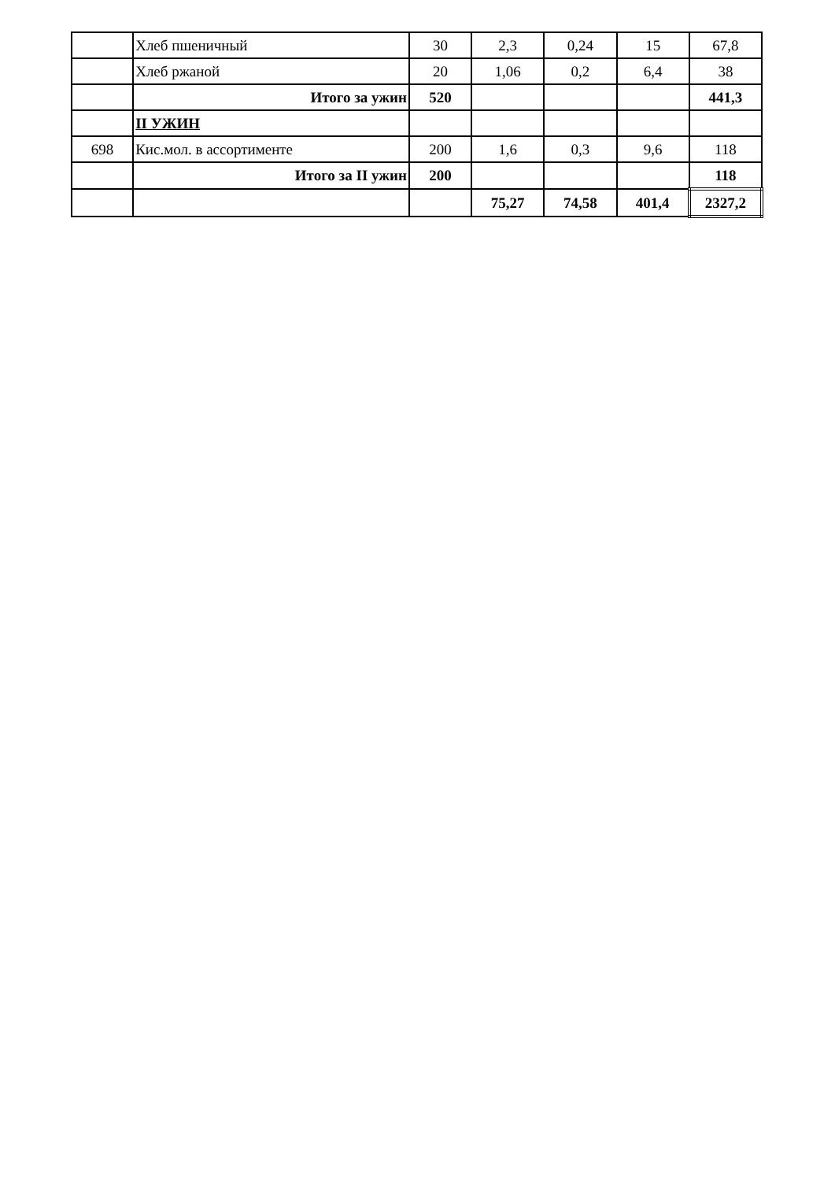| | Хлеб пшеничный | 30 | 2,3 | 0,24 | 15 | 67,8 |
| | Хлеб ржаной | 20 | 1,06 | 0,2 | 6,4 | 38 |
| | Итого за ужин | 520 | | | | 441,3 |
| | II УЖИН | | | | | |
| 698 | Кис.мол. в ассортименте | 200 | 1,6 | 0,3 | 9,6 | 118 |
| | Итого за II ужин | 200 | | | | 118 |
| | | | 75,27 | 74,58 | 401,4 | 2327,2 |